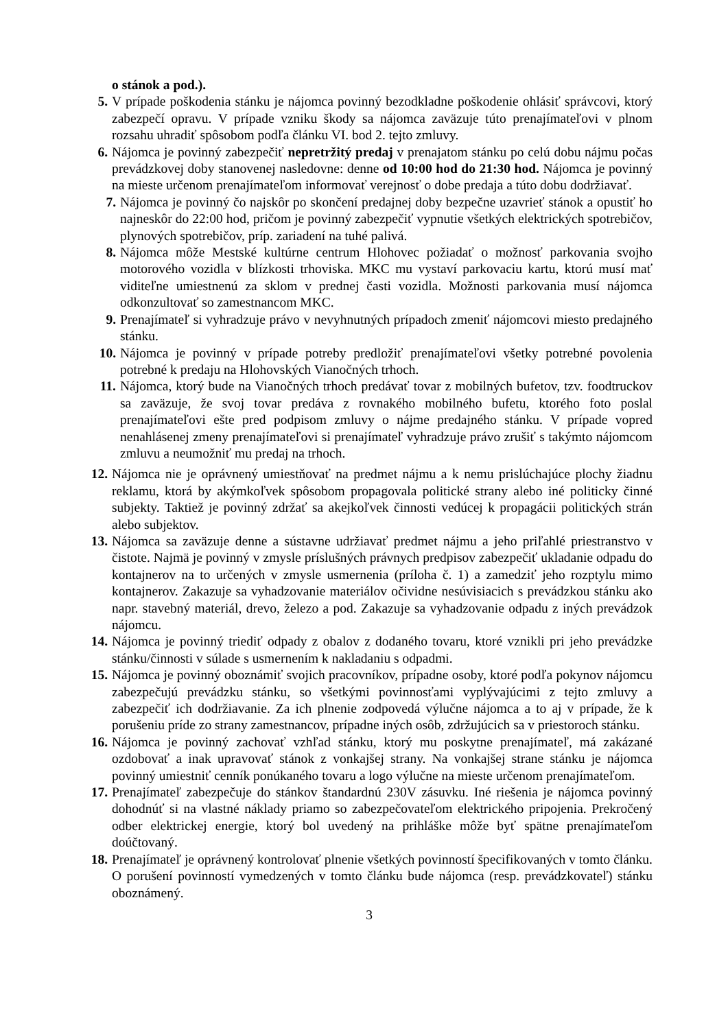o stánok a pod.).
5. V prípade poškodenia stánku je nájomca povinný bezodkladne poškodenie ohlásiť správcovi, ktorý zabezpečí opravu. V prípade vzniku škody sa nájomca zaväzuje túto prenajímateľovi v plnom rozsahu uhradiť spôsobom podľa článku VI. bod 2. tejto zmluvy.
6. Nájomca je povinný zabezpečiť nepretržitý predaj v prenajatom stánku po celú dobu nájmu počas prevádzkovej doby stanovenej nasledovne: denne od 10:00 hod do 21:30 hod. Nájomca je povinný na mieste určenom prenajímateľom informovať verejnosť o dobe predaja a túto dobu dodržiavať.
7. Nájomca je povinný čo najskôr po skončení predajnej doby bezpečne uzavrieť stánok a opustiť ho najneskôr do 22:00 hod, pričom je povinný zabezpečiť vypnutie všetkých elektrických spotrebičov, plynových spotrebičov, príp. zariadení na tuhé palivá.
8. Nájomca môže Mestské kultúrne centrum Hlohovec požiadať o možnosť parkovania svojho motorového vozidla v blízkosti trhoviska. MKC mu vystaví parkovaciu kartu, ktorú musí mať viditeľne umiestnenú za sklom v prednej časti vozidla. Možnosti parkovania musí nájomca odkonzultovať so zamestnancom MKC.
9. Prenajímateľ si vyhradzuje právo v nevyhnutných prípadoch zmeniť nájomcovi miesto predajného stánku.
10. Nájomca je povinný v prípade potreby predložiť prenajímateľovi všetky potrebné povolenia potrebné k predaju na Hlohovských Vianočných trhoch.
11. Nájomca, ktorý bude na Vianočných trhoch predávať tovar z mobilných bufetov, tzv. foodtruckov sa zaväzuje, že svoj tovar predáva z rovnakého mobilného bufetu, ktorého foto poslal prenajímateľovi ešte pred podpisom zmluvy o nájme predajného stánku. V prípade vopred nenahlásenej zmeny prenajímateľovi si prenajímateľ vyhradzuje právo zrušiť s takýmto nájomcom zmluvu a neumožniť mu predaj na trhoch.
12. Nájomca nie je oprávnený umiestňovať na predmet nájmu a k nemu prislúchajúce plochy žiadnu reklamu, ktorá by akýmkoľvek spôsobom propagovala politické strany alebo iné politicky činné subjekty. Taktiež je povinný zdržať sa akejkoľvek činnosti vedúcej k propagácii politických strán alebo subjektov.
13. Nájomca sa zaväzuje denne a sústavne udržiavať predmet nájmu a jeho priľahlé priestranstvo v čistote. Najmä je povinný v zmysle príslušných právnych predpisov zabezpečiť ukladanie odpadu do kontajnerov na to určených v zmysle usmernenia (príloha č. 1) a zamedziť jeho rozptylu mimo kontajnerov. Zakazuje sa vyhadzovanie materiálov očividne nesúvisiacich s prevádzkou stánku ako napr. stavebný materiál, drevo, železo a pod. Zakazuje sa vyhadzovanie odpadu z iných prevádzok nájomcu.
14. Nájomca je povinný triediť odpady z obalov z dodaného tovaru, ktoré vznikli pri jeho prevádzke stánku/činnosti v súlade s usmernením k nakladaniu s odpadmi.
15. Nájomca je povinný oboznámiť svojich pracovníkov, prípadne osoby, ktoré podľa pokynov nájomcu zabezpečujú prevádzku stánku, so všetkými povinnosťami vyplývajúcimi z tejto zmluvy a zabezpečiť ich dodržiavanie. Za ich plnenie zodpovedá výlučne nájomca a to aj v prípade, že k porušeniu príde zo strany zamestnancov, prípadne iných osôb, zdržujúcich sa v priestoroch stánku.
16. Nájomca je povinný zachovať vzhľad stánku, ktorý mu poskytne prenajímateľ, má zakázané ozdobovať a inak upravovať stánok z vonkajšej strany. Na vonkajšej strane stánku je nájomca povinný umiestniť cenník ponúkaného tovaru a logo výlučne na mieste určenom prenajímateľom.
17. Prenajímateľ zabezpečuje do stánkov štandardnú 230V zásuvku. Iné riešenia je nájomca povinný dohodnúť si na vlastné náklady priamo so zabezpečovateľom elektrického pripojenia. Prekročený odber elektrickej energie, ktorý bol uvedený na prihláške môže byť spätne prenajímateľom doúčtovaný.
18. Prenajímateľ je oprávnený kontrolovať plnenie všetkých povinností špecifikovaných v tomto článku. O porušení povinností vymedzených v tomto článku bude nájomca (resp. prevádzkovateľ) stánku oboznámený.
3